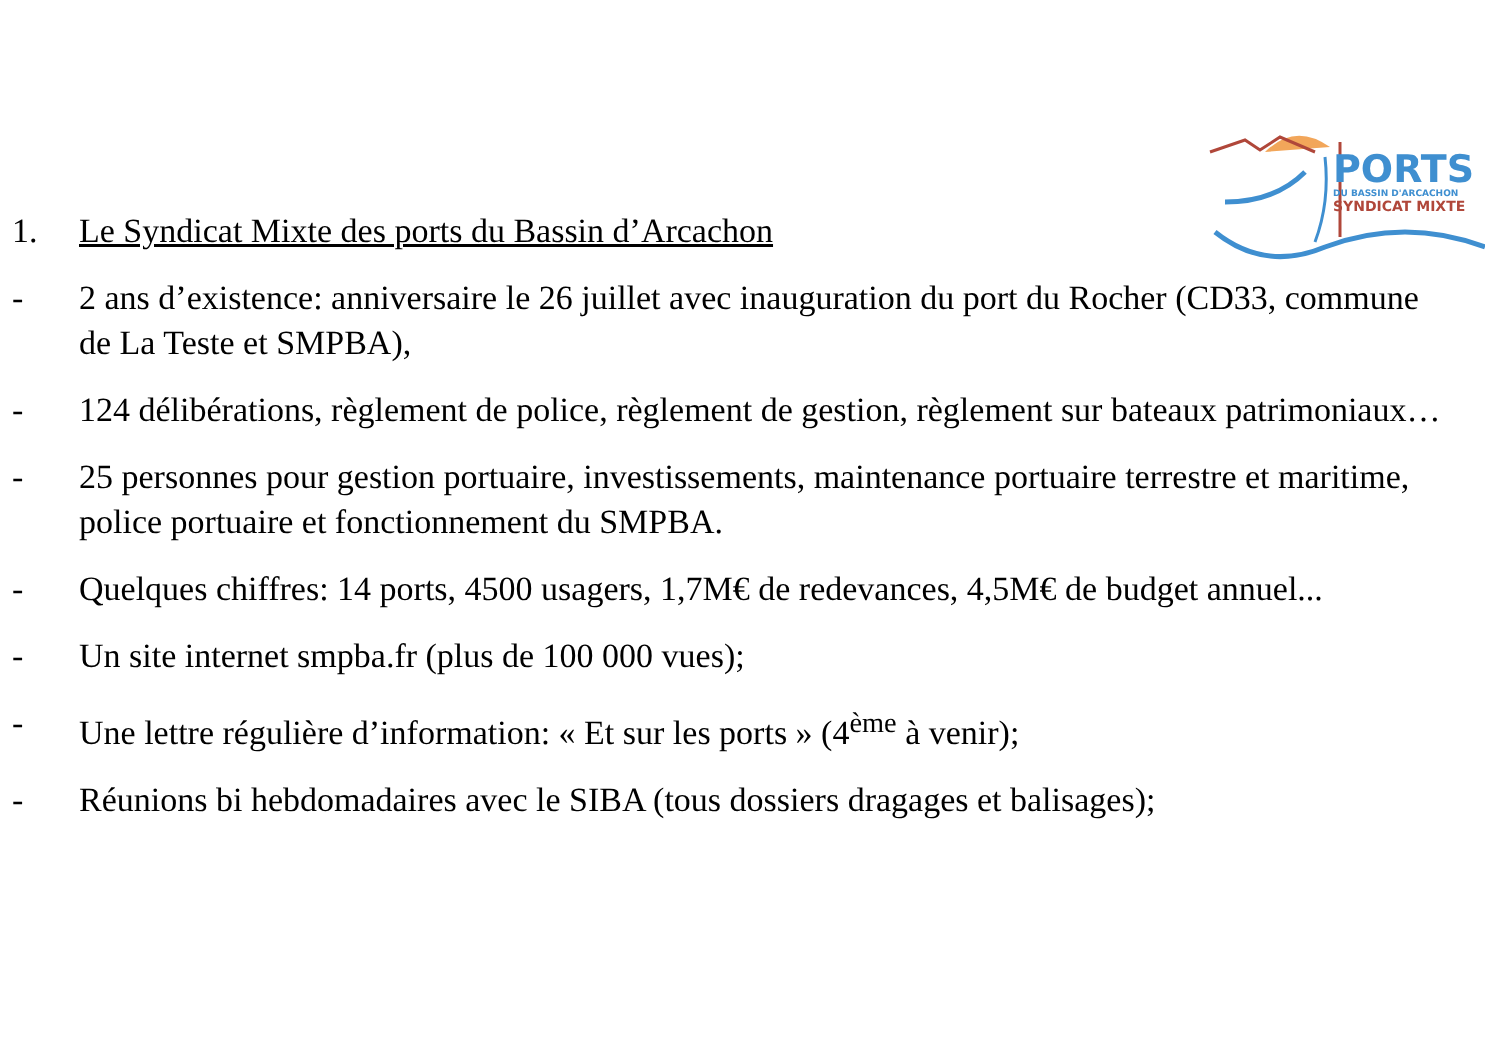PORTS
DU BASSIN D'ARCACHON
SYNDICAT MIXTE
1. Le Syndicat Mixte des ports du Bassin d’Arcachon
- 2 ans d’existence: anniversaire le 26 juillet avec inauguration du port du Rocher (CD33, commune de La Teste et SMPBA),
- 124 délibérations, règlement de police, règlement de gestion, règlement sur bateaux patrimoniaux…
- 25 personnes pour gestion portuaire, investissements, maintenance portuaire terrestre et maritime, police portuaire et fonctionnement du SMPBA.
- Quelques chiffres: 14 ports, 4500 usagers, 1,7M€ de redevances, 4,5M€ de budget annuel...
- Un site internet smpba.fr (plus de 100 000 vues);
- Une lettre régulière d’information: « Et sur les ports » (4<sup>ème</sup> à venir);
- Réunions bi hebdomadaires avec le SIBA (tous dossiers dragages et balisages);